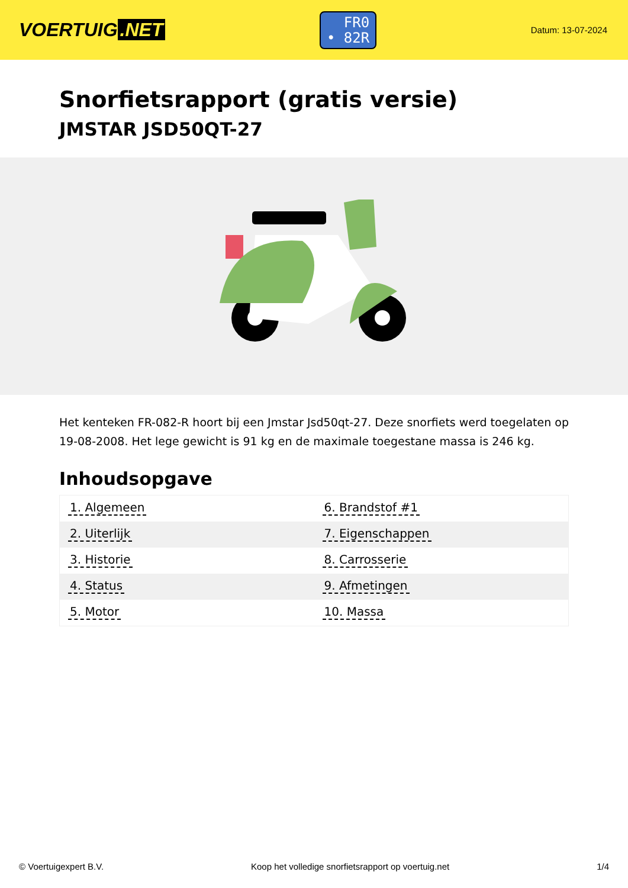VOERTUIG.NET
FR0
• 82R
Datum: 13-07-2024
Snorfietsrapport (gratis versie)
JMSTAR JSD50QT-27
Het kenteken FR-082-R hoort bij een Jmstar Jsd50qt-27. Deze snorfiets werd toegelaten op 19-08-2008. Het lege gewicht is 91 kg en de maximale toegestane massa is 246 kg.
Inhoudsopgave
| 1. Algemeen | 6. Brandstof #1 |
| 2. Uiterlijk | 7. Eigenschappen |
| 3. Historie | 8. Carrosserie |
| 4. Status | 9. Afmetingen |
| 5. Motor | 10. Massa |
© Voertuigexpert B.V. Koop het volledige snorfietsrapport op voertuig.net 1/4